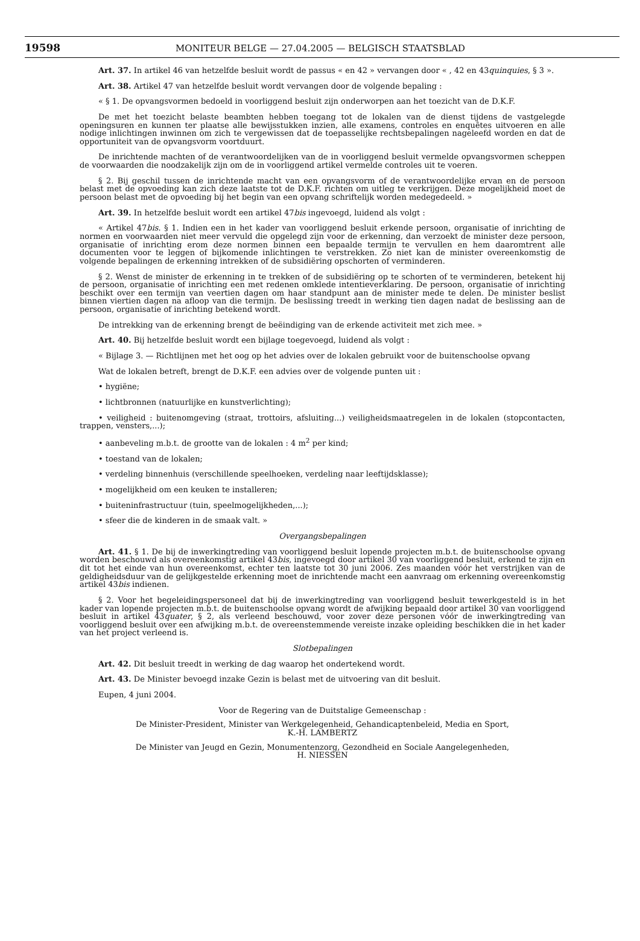19598 MONITEUR BELGE — 27.04.2005 — BELGISCH STAATSBLAD
Art. 37. In artikel 46 van hetzelfde besluit wordt de passus « en 42 » vervangen door « , 42 en 43quinquies, § 3 ».
Art. 38. Artikel 47 van hetzelfde besluit wordt vervangen door de volgende bepaling :
« § 1. De opvangsvormen bedoeld in voorliggend besluit zijn onderworpen aan het toezicht van de D.K.F.
De met het toezicht belaste beambten hebben toegang tot de lokalen van de dienst tijdens de vastgelegde openingsuren en kunnen ter plaatse alle bewijsstukken inzien, alle examens, controles en enquêtes uitvoeren en alle nodige inlichtingen inwinnen om zich te vergewissen dat de toepasselijke rechtsbepalingen nageleefd worden en dat de opportuniteit van de opvangsvorm voortduurt.
De inrichtende machten of de verantwoordelijken van de in voorliggend besluit vermelde opvangsvormen scheppen de voorwaarden die noodzakelijk zijn om de in voorliggend artikel vermelde controles uit te voeren.
§ 2. Bij geschil tussen de inrichtende macht van een opvangsvorm of de verantwoordelijke ervan en de persoon belast met de opvoeding kan zich deze laatste tot de D.K.F. richten om uitleg te verkrijgen. Deze mogelijkheid moet de persoon belast met de opvoeding bij het begin van een opvang schriftelijk worden medegedeeld. »
Art. 39. In hetzelfde besluit wordt een artikel 47bis ingevoegd, luidend als volgt :
« Artikel 47bis. § 1. Indien een in het kader van voorliggend besluit erkende persoon, organisatie of inrichting de normen en voorwaarden niet meer vervuld die opgelegd zijn voor de erkenning, dan verzoekt de minister deze persoon, organisatie of inrichting erom deze normen binnen een bepaalde termijn te vervullen en hem daaromtrent alle documenten voor te leggen of bijkomende inlichtingen te verstrekken. Zo niet kan de minister overeenkomstig de volgende bepalingen de erkenning intrekken of de subsidiëring opschorten of verminderen.
§ 2. Wenst de minister de erkenning in te trekken of de subsidiëring op te schorten of te verminderen, betekent hij de persoon, organisatie of inrichting een met redenen omklede intentieverklaring. De persoon, organisatie of inrichting beschikt over een termijn van veertien dagen om haar standpunt aan de minister mede te delen. De minister beslist binnen viertien dagen na afloop van die termijn. De beslissing treedt in werking tien dagen nadat de beslissing aan de persoon, organisatie of inrichting betekend wordt.
De intrekking van de erkenning brengt de beëindiging van de erkende activiteit met zich mee. »
Art. 40. Bij hetzelfde besluit wordt een bijlage toegevoegd, luidend als volgt :
« Bijlage 3. — Richtlijnen met het oog op het advies over de lokalen gebruikt voor de buitenschoolse opvang
Wat de lokalen betreft, brengt de D.K.F. een advies over de volgende punten uit :
• hygiëne;
• lichtbronnen (natuurlijke en kunstverlichting);
• veiligheid : buitenomgeving (straat, trottoirs, afsluiting...) veiligheidsmaatregelen in de lokalen (stopcontacten, trappen, vensters,...);
• aanbeveling m.b.t. de grootte van de lokalen : 4 m<sup>2</sup> per kind;
• toestand van de lokalen;
• verdeling binnenhuis (verschillende speelhoeken, verdeling naar leeftijdsklasse);
• mogelijkheid om een keuken te installeren;
• buiteninfrastructuur (tuin, speelmogelijkheden,...);
• sfeer die de kinderen in de smaak valt. »
Overgangsbepalingen
Art. 41. § 1. De bij de inwerkingtreding van voorliggend besluit lopende projecten m.b.t. de buitenschoolse opvang worden beschouwd als overeenkomstig artikel 43bis, ingevoegd door artikel 30 van voorliggend besluit, erkend te zijn en dit tot het einde van hun overeenkomst, echter ten laatste tot 30 juni 2006. Zes maanden vóór het verstrijken van de geldigheidsduur van de gelijkgestelde erkenning moet de inrichtende macht een aanvraag om erkenning overeenkomstig artikel 43bis indienen.
§ 2. Voor het begeleidingspersoneel dat bij de inwerkingtreding van voorliggend besluit tewerkgesteld is in het kader van lopende projecten m.b.t. de buitenschoolse opvang wordt de afwijking bepaald door artikel 30 van voorliggend besluit in artikel 43quater, § 2, als verleend beschouwd, voor zover deze personen vóór de inwerkingtreding van voorliggend besluit over een afwijking m.b.t. de overeenstemmende vereiste inzake opleiding beschikken die in het kader van het project verleend is.
Slotbepalingen
Art. 42. Dit besluit treedt in werking de dag waarop het ondertekend wordt.
Art. 43. De Minister bevoegd inzake Gezin is belast met de uitvoering van dit besluit.
Eupen, 4 juni 2004.
Voor de Regering van de Duitstalige Gemeenschap :
De Minister-President, Minister van Werkgelegenheid, Gehandicaptenbeleid, Media en Sport,
K.-H. LAMBERTZ
De Minister van Jeugd en Gezin, Monumentenzorg, Gezondheid en Sociale Aangelegenheden,
H. NIESSEN